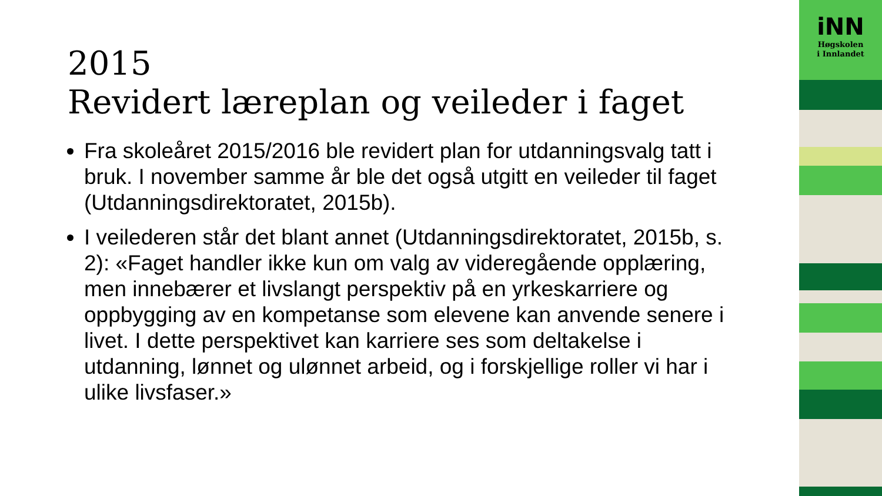2015
Revidert læreplan og veileder i faget
Fra skoleåret 2015/2016 ble revidert plan for utdanningsvalg tatt i bruk. I november samme år ble det også utgitt en veileder til faget (Utdanningsdirektoratet, 2015b).
I veilederen står det blant annet (Utdanningsdirektoratet, 2015b, s. 2): «Faget handler ikke kun om valg av videregående opplæring, men innebærer et livslangt perspektiv på en yrkeskarriere og oppbygging av en kompetanse som elevene kan anvende senere i livet. I dette perspektivet kan karriere ses som deltakelse i utdanning, lønnet og ulønnet arbeid, og i forskjellige roller vi har i ulike livsfaser.»
iNN
Høgskolen
i Innlandet